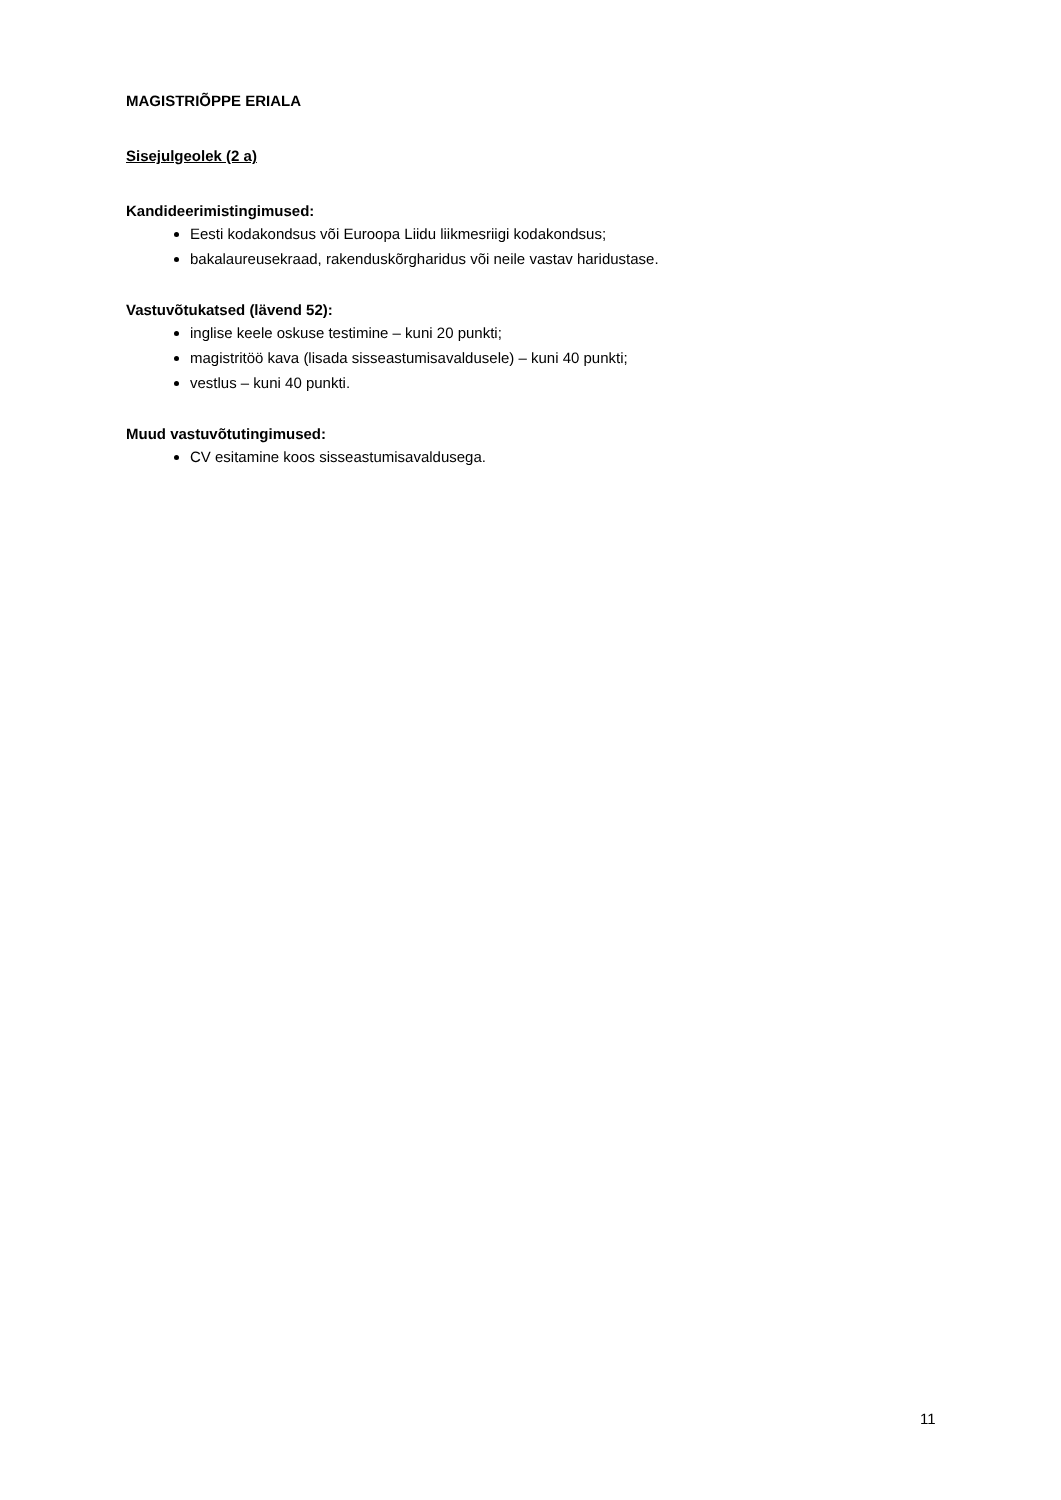MAGISTRIÕPPE ERIALA
Sisejulgeolek (2 a)
Kandideerimistingimused:
Eesti kodakondsus või Euroopa Liidu liikmesriigi kodakondsus;
bakalaureusekraad, rakenduskõrgharidus või neile vastav haridustase.
Vastuvõtukatsed (lävend 52):
inglise keele oskuse testimine – kuni 20 punkti;
magistritöö kava (lisada sisseastumisavaldusele) – kuni 40 punkti;
vestlus – kuni 40 punkti.
Muud vastuvõtutingimused:
CV esitamine koos sisseastumisavaldusega.
11